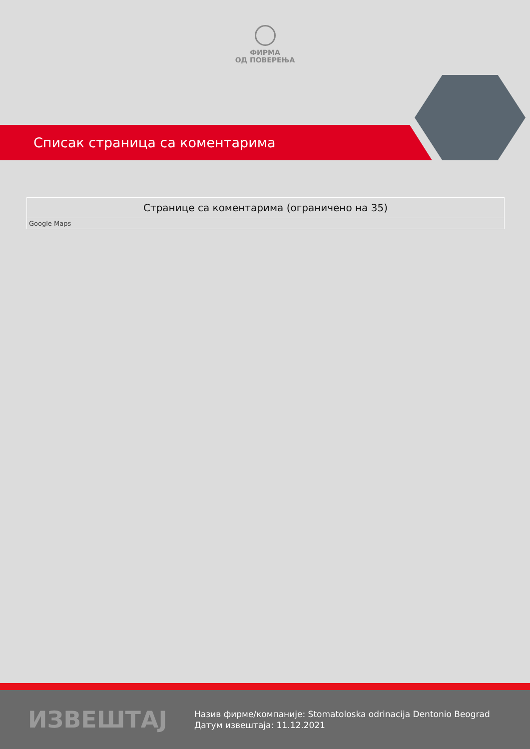ФИРМА
ОД ПОВЕРЕЊА
Списак страница са коментарима
| Странице са коментарима (ограничено на 35) |
| --- |
| Google Maps |
ИЗВЕШТАЈ
Назив фирме/компаније: Stomatoloska odrinacija Dentonio Beograd
Датум извештаја: 11.12.2021